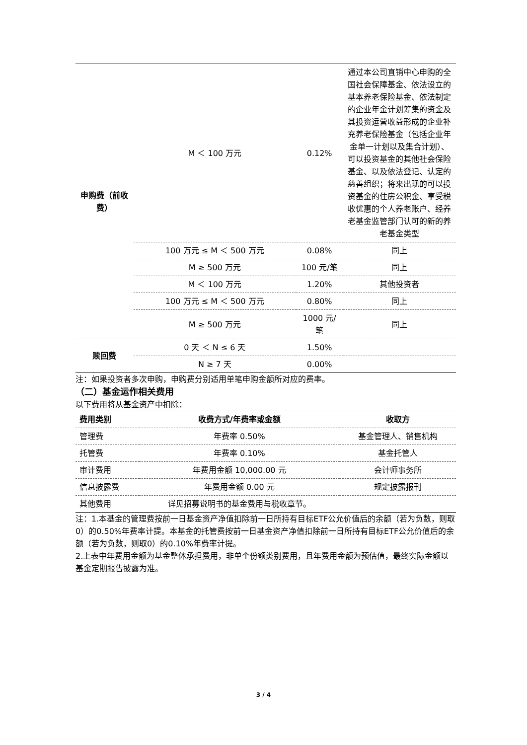| 申购费（前收费） | M ＜ 100 万元 | 0.12% | 通过本公司直销中心申购的全国社会保障基金、依法设立的基本养老保险基金、依法制定的企业年金计划筹集的资金及其投资运营收益形成的企业补充养老保险基金（包括企业年金单一计划以及集合计划）、可以投资基金的其他社会保险基金、以及依法登记、认定的慈善组织；将来出现的可以投资基金的住房公积金、享受税收优惠的个人养老账户、经养老基金监管部门认可的新的养老基金类型 |
| | 100 万元 ≤ M ＜ 500 万元 | 0.08% | 同上 |
| | M ≥ 500 万元 | 100 元/笔 | 同上 |
| | M ＜ 100 万元 | 1.20% | 其他投资者 |
| | 100 万元 ≤ M ＜ 500 万元 | 0.80% | 同上 |
| | M ≥ 500 万元 | 1000 元/笔 | 同上 |
| 赎回费 | 0 天 ＜ N ≤ 6 天 | 1.50% | |
| | N ≥ 7 天 | 0.00% | |
注：如果投资者多次申购，申购费分别适用单笔申购金额所对应的费率。
（二）基金运作相关费用
以下费用将从基金资产中扣除：
| 费用类别 | 收费方式/年费率或金额 | 收取方 |
| --- | --- | --- |
| 管理费 | 年费率 0.50% | 基金管理人、销售机构 |
| 托管费 | 年费率 0.10% | 基金托管人 |
| 审计费用 | 年费用金额 10,000.00 元 | 会计师事务所 |
| 信息披露费 | 年费用金额 0.00 元 | 规定披露报刊 |
| 其他费用 | 详见招募说明书的基金费用与税收章节。 | |
注：1.本基金的管理费按前一日基金资产净值扣除前一日所持有目标ETF公允价值后的余额（若为负数，则取0）的0.50%年费率计提。本基金的托管费按前一日基金资产净值扣除前一日所持有目标ETF公允价值后的余额（若为负数，则取0）的0.10%年费率计提。
2.上表中年费用金额为基金整体承担费用，非单个份额类别费用，且年费用金额为预估值，最终实际金额以基金定期报告披露为准。
3 / 4